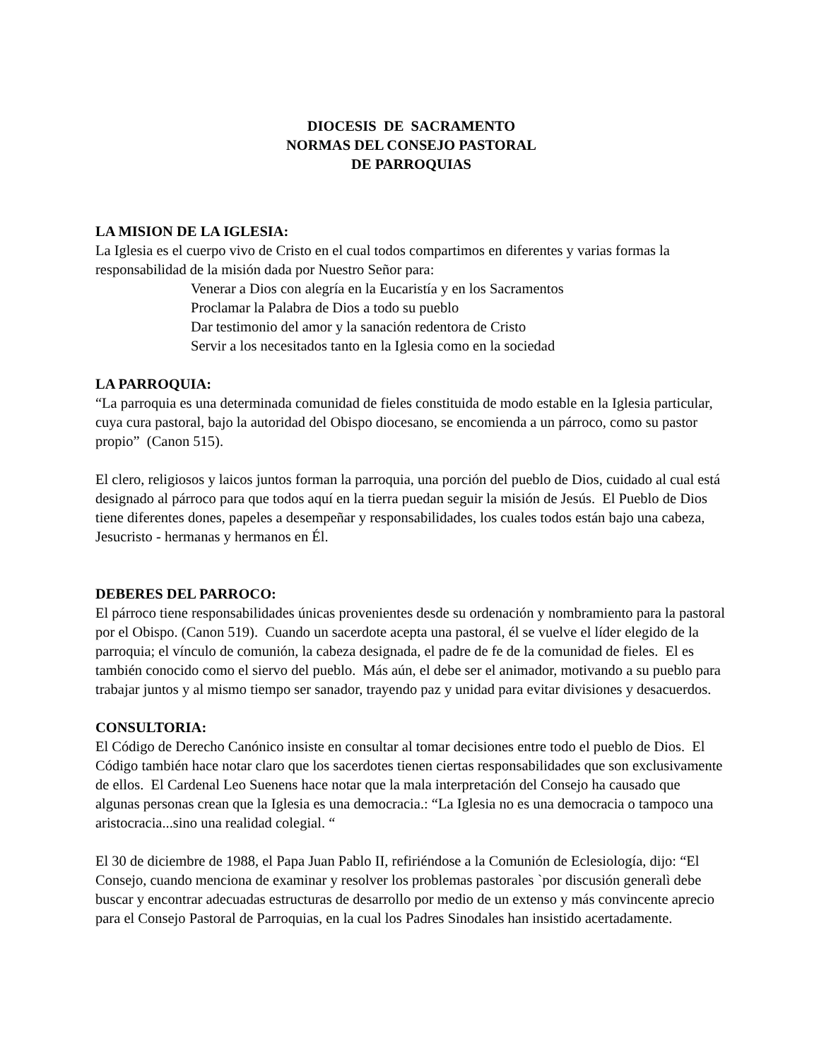DIOCESIS DE SACRAMENTO
NORMAS DEL CONSEJO PASTORAL
DE PARROQUIAS
LA MISION DE LA IGLESIA:
La Iglesia es el cuerpo vivo de Cristo en el cual todos compartimos en diferentes y varias formas la responsabilidad de la misión dada por Nuestro Señor para:
Venerar a Dios con alegría en la Eucaristía y en los Sacramentos
Proclamar la Palabra de Dios a todo su pueblo
Dar testimonio del amor y la sanación redentora de Cristo
Servir a los necesitados tanto en la Iglesia como en la sociedad
LA PARROQUIA:
“La parroquia es una determinada comunidad de fieles constituida de modo estable en la Iglesia particular, cuya cura pastoral, bajo la autoridad del Obispo diocesano, se encomienda a un párroco, como su pastor propio” (Canon 515).
El clero, religiosos y laicos juntos forman la parroquia, una porción del pueblo de Dios, cuidado al cual está designado al párroco para que todos aquí en la tierra puedan seguir la misión de Jesús. El Pueblo de Dios tiene diferentes dones, papeles a desempeñar y responsabilidades, los cuales todos están bajo una cabeza, Jesucristo - hermanas y hermanos en Él.
DEBERES DEL PARROCO:
El párroco tiene responsabilidades únicas provenientes desde su ordenación y nombramiento para la pastoral por el Obispo. (Canon 519). Cuando un sacerdote acepta una pastoral, él se vuelve el líder elegido de la parroquia; el vínculo de comunión, la cabeza designada, el padre de fe de la comunidad de fieles. El es también conocido como el siervo del pueblo. Más aún, el debe ser el animador, motivando a su pueblo para trabajar juntos y al mismo tiempo ser sanador, trayendo paz y unidad para evitar divisiones y desacuerdos.
CONSULTORIA:
El Código de Derecho Canónico insiste en consultar al tomar decisiones entre todo el pueblo de Dios. El Código también hace notar claro que los sacerdotes tienen ciertas responsabilidades que son exclusivamente de ellos. El Cardenal Leo Suenens hace notar que la mala interpretación del Consejo ha causado que algunas personas crean que la Iglesia es una democracia.: “La Iglesia no es una democracia o tampoco una aristocracia...sino una realidad colegial. “
El 30 de diciembre de 1988, el Papa Juan Pablo II, refiriéndose a la Comunión de Eclesiología, dijo: “El Consejo, cuando menciona de examinar y resolver los problemas pastorales `por discusión generalì debe buscar y encontrar adecuadas estructuras de desarrollo por medio de un extenso y más convincente aprecio para el Consejo Pastoral de Parroquias, en la cual los Padres Sinodales han insistido acertadamente.